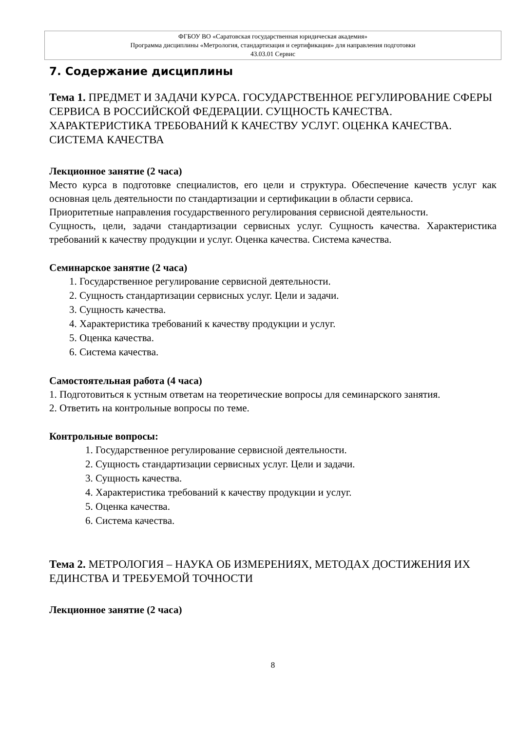ФГБОУ ВО «Саратовская государственная юридическая академия»
Программа дисциплины «Метрология, стандартизация и сертификация» для направления подготовки
43.03.01 Сервис
7. Содержание дисциплины
Тема 1. ПРЕДМЕТ И ЗАДАЧИ КУРСА. ГОСУДАРСТВЕННОЕ РЕГУЛИРОВАНИЕ СФЕРЫ СЕРВИСА В РОССИЙСКОЙ ФЕДЕРАЦИИ. СУЩНОСТЬ КАЧЕСТВА. ХАРАКТЕРИСТИКА ТРЕБОВАНИЙ К КАЧЕСТВУ УСЛУГ. ОЦЕНКА КАЧЕСТВА. СИСТЕМА КАЧЕСТВА
Лекционное занятие (2 часа)
Место курса в подготовке специалистов, его цели и структура. Обеспечение качеств услуг как основная цель деятельности по стандартизации и сертификации в области сервиса.
Приоритетные направления государственного регулирования сервисной деятельности.
Сущность, цели, задачи стандартизации сервисных услуг. Сущность качества. Характеристика требований к качеству продукции и услуг. Оценка качества. Система качества.
Семинарское занятие (2 часа)
1. Государственное регулирование сервисной деятельности.
2. Сущность стандартизации сервисных услуг. Цели и задачи.
3. Сущность качества.
4. Характеристика требований к качеству продукции и услуг.
5. Оценка качества.
6. Система качества.
Самостоятельная работа (4 часа)
1. Подготовиться к устным ответам на теоретические вопросы для семинарского занятия.
2. Ответить на контрольные вопросы по теме.
Контрольные вопросы:
1. Государственное регулирование сервисной деятельности.
2. Сущность стандартизации сервисных услуг. Цели и задачи.
3. Сущность качества.
4. Характеристика требований к качеству продукции и услуг.
5. Оценка качества.
6. Система качества.
Тема 2. МЕТРОЛОГИЯ – НАУКА ОБ ИЗМЕРЕНИЯХ, МЕТОДАХ ДОСТИЖЕНИЯ ИХ ЕДИНСТВА И ТРЕБУЕМОЙ ТОЧНОСТИ
Лекционное занятие (2 часа)
8